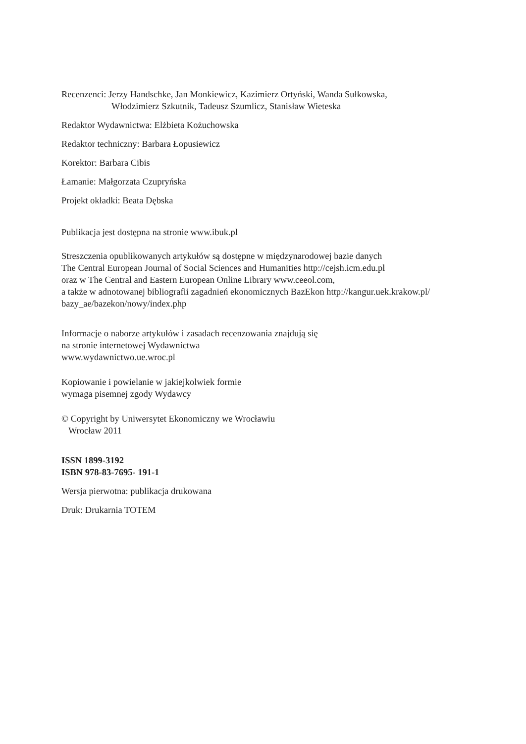Recenzenci: Jerzy Handschke, Jan Monkiewicz, Kazimierz Ortyński, Wanda Sułkowska,
Włodzimierz Szkutnik, Tadeusz Szumlicz, Stanisław Wieteska
Redaktor Wydawnictwa: Elżbieta Kożuchowska
Redaktor techniczny: Barbara Łopusiewicz
Korektor: Barbara Cibis
Łamanie: Małgorzata Czupryńska
Projekt okładki: Beata Dębska
Publikacja jest dostępna na stronie www.ibuk.pl
Streszczenia opublikowanych artykułów są dostępne w międzynarodowej bazie danych
The Central European Journal of Social Sciences and Humanities http://cejsh.icm.edu.pl
oraz w The Central and Eastern European Online Library www.ceeol.com,
a także w adnotowanej bibliografii zagadnień ekonomicznych BazEkon http://kangur.uek.krakow.pl/
bazy_ae/bazekon/nowy/index.php
Informacje o naborze artykułów i zasadach recenzowania znajdują się
na stronie internetowej Wydawnictwa
www.wydawnictwo.ue.wroc.pl
Kopiowanie i powielanie w jakiejkolwiek formie
wymaga pisemnej zgody Wydawcy
© Copyright by Uniwersytet Ekonomiczny we Wrocławiu
Wrocław 2011
ISSN 1899-3192
ISBN 978-83-7695- 191-1
Wersja pierwotna: publikacja drukowana
Druk: Drukarnia TOTEM